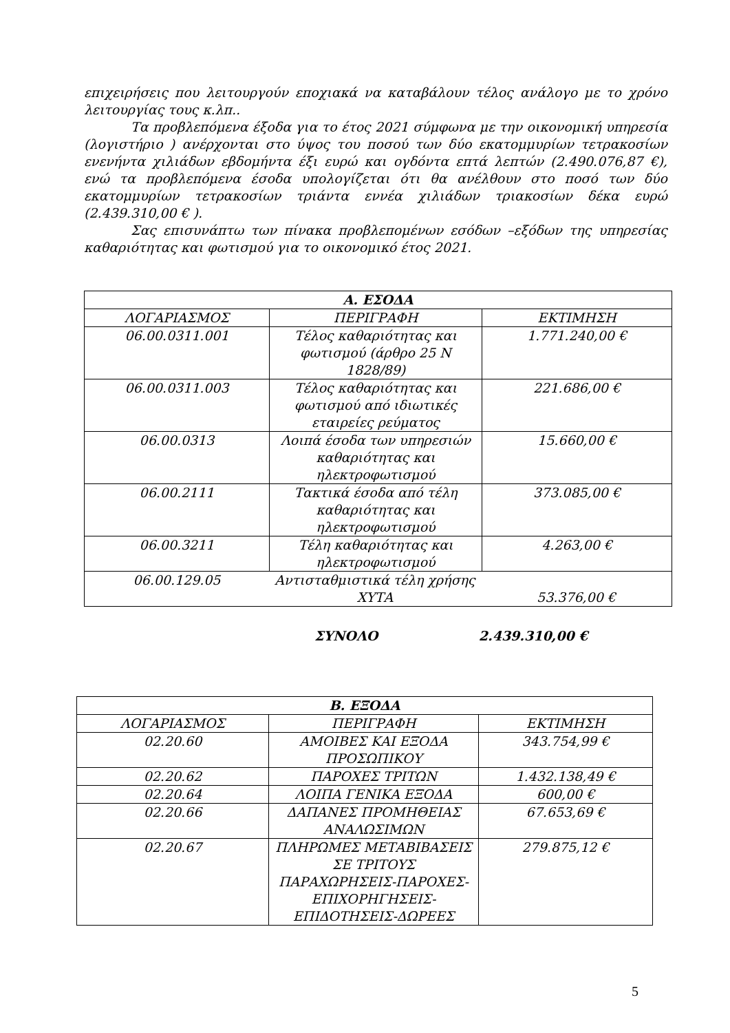επιχειρήσεις που λειτουργούν εποχιακά να καταβάλουν τέλος ανάλογο με το χρόνο λειτουργίας τους κ.λπ..
Τα προβλεπόμενα έξοδα για το έτος 2021 σύμφωνα με την οικονομική υπηρεσία (λογιστήριο ) ανέρχονται στο ύψος του ποσού των δύο εκατομμυρίων τετρακοσίων ενενήντα χιλιάδων εβδομήντα έξι ευρώ και ογδόντα επτά λεπτών (2.490.076,87 €), ενώ τα προβλεπόμενα έσοδα υπολογίζεται ότι θα ανέλθουν στο ποσό των δύο εκατομμυρίων τετρακοσίων τριάντα εννέα χιλιάδων τριακοσίων δέκα ευρώ (2.439.310,00 € ).
Σας επισυνάπτω των πίνακα προβλεπομένων εσόδων –εξόδων της υπηρεσίας καθαριότητας και φωτισμού για το οικονομικό έτος 2021.
| Α. ΕΣΟΔΑ | | |
| --- | --- | --- |
| ΛΟΓΑΡΙΑΣΜΟΣ | ΠΕΡΙΓΡΑΦΗ | ΕΚΤΙΜΗΣΗ |
| 06.00.0311.001 | Τέλος καθαριότητας και φωτισμού (άρθρο 25 Ν 1828/89) | 1.771.240,00 € |
| 06.00.0311.003 | Τέλος καθαριότητας και φωτισμού από ιδιωτικές εταιρείες ρεύματος | 221.686,00 € |
| 06.00.0313 | Λοιπά έσοδα των υπηρεσιών καθαριότητας και ηλεκτροφωτισμού | 15.660,00 € |
| 06.00.2111 | Τακτικά έσοδα από τέλη καθαριότητας και ηλεκτροφωτισμού | 373.085,00 € |
| 06.00.3211 | Τέλη καθαριότητας και ηλεκτροφωτισμού | 4.263,00 € |
| / 06.00.129.05 / Αντισταθμιστικά τέλη χρήσης ΧΥΤΑ / 53.376,00 € / | | |
ΣΥΝΟΛΟ 2.439.310,00 €
| Β. ΕΞΟΔΑ | | |
| --- | --- | --- |
| ΛΟΓΑΡΙΑΣΜΟΣ | ΠΕΡΙΓΡΑΦΗ | ΕΚΤΙΜΗΣΗ |
| 02.20.60 | ΑΜΟΙΒΕΣ ΚΑΙ ΕΞΟΔΑ ΠΡΟΣΩΠΙΚΟΥ | 343.754,99 € |
| 02.20.62 | ΠΑΡΟΧΕΣ ΤΡΙΤΩΝ | 1.432.138,49 € |
| 02.20.64 | ΛΟΙΠΑ ΓΕΝΙΚΑ ΕΞΟΔΑ | 600,00 € |
| 02.20.66 | ΔΑΠΑΝΕΣ ΠΡΟΜΗΘΕΙΑΣ ΑΝΑΛΩΣΙΜΩΝ | 67.653,69 € |
| 02.20.67 | ΠΛΗΡΩΜΕΣ ΜΕΤΑΒΙΒΑΣΕΙΣ ΣΕ ΤΡΙΤΟΥΣ ΠΑΡΑΧΩΡΗΣΕΙΣ-ΠΑΡΟΧΕΣ-ΕΠΙΧΟΡΗΓΗΣΕΙΣ-ΕΠΙΔΟΤΗΣΕΙΣ-ΔΩΡΕΕΣ | 279.875,12 € |
5